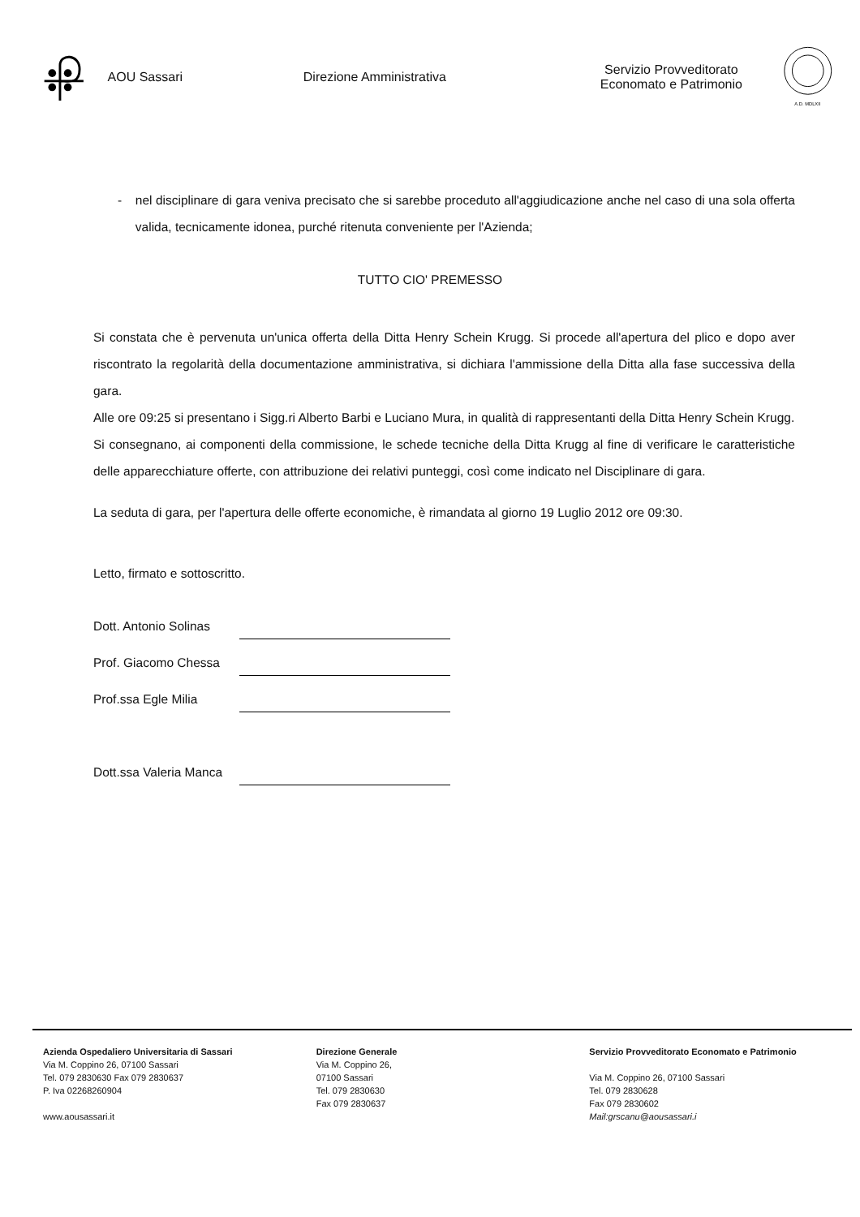AOU Sassari Direzione Amministrativa
Servizio Provveditorato
Economato e Patrimonio
A.D. MDLXII
- nel disciplinare di gara veniva precisato che si sarebbe proceduto all'aggiudicazione anche nel caso di una sola offerta valida, tecnicamente idonea, purché ritenuta conveniente per l'Azienda;
TUTTO CIO' PREMESSO
Si constata che è pervenuta un'unica offerta della Ditta Henry Schein Krugg. Si procede all'apertura del plico e dopo aver riscontrato la regolarità della documentazione amministrativa, si dichiara l'ammissione della Ditta alla fase successiva della gara.
Alle ore 09:25 si presentano i Sigg.ri Alberto Barbi e Luciano Mura, in qualità di rappresentanti della Ditta Henry Schein Krugg.
Si consegnano, ai componenti della commissione, le schede tecniche della Ditta Krugg al fine di verificare le caratteristiche delle apparecchiature offerte, con attribuzione dei relativi punteggi, così come indicato nel Disciplinare di gara.
La seduta di gara, per l'apertura delle offerte economiche, è rimandata al giorno 19 Luglio 2012 ore 09:30.
Letto, firmato e sottoscritto.
Dott. Antonio Solinas
Prof. Giacomo Chessa
Prof.ssa Egle Milia
Dott.ssa Valeria Manca
Azienda Ospedaliero Universitaria di Sassari
Via M. Coppino 26, 07100 Sassari
Tel. 079 2830630 Fax 079 2830637
P. Iva 02268260904
www.aousassari.it
Direzione Generale
Via M. Coppino 26,
07100 Sassari
Tel. 079 2830630
Fax 079 2830637
Servizio Provveditorato Economato e Patrimonio
Via M. Coppino 26, 07100 Sassari
Tel. 079 2830628
Fax 079 2830602
Mail:grscanu@aousassari.i